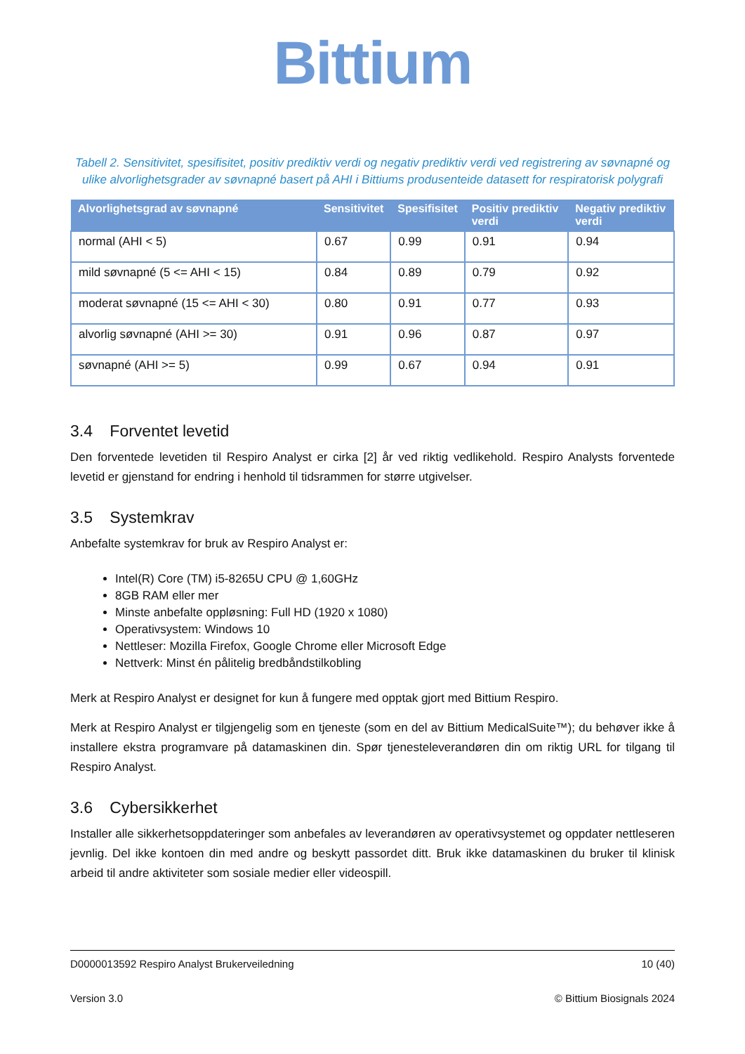Bittium
Tabell 2. Sensitivitet, spesifisitet, positiv prediktiv verdi og negativ prediktiv verdi ved registrering av søvnapné og ulike alvorlighetsgrader av søvnapné basert på AHI i Bittiums produsenteide datasett for respiratorisk polygrafi
| Alvorlighetsgrad av søvnapné | Sensitivitet | Spesifisitet | Positiv prediktiv verdi | Negativ prediktiv verdi |
| --- | --- | --- | --- | --- |
| normal (AHI < 5) | 0.67 | 0.99 | 0.91 | 0.94 |
| mild søvnapné (5 <= AHI < 15) | 0.84 | 0.89 | 0.79 | 0.92 |
| moderat søvnapné (15 <= AHI < 30) | 0.80 | 0.91 | 0.77 | 0.93 |
| alvorlig søvnapné (AHI >= 30) | 0.91 | 0.96 | 0.87 | 0.97 |
| søvnapné (AHI >= 5) | 0.99 | 0.67 | 0.94 | 0.91 |
3.4 Forventet levetid
Den forventede levetiden til Respiro Analyst er cirka [2] år ved riktig vedlikehold. Respiro Analysts forventede levetid er gjenstand for endring i henhold til tidsrammen for større utgivelser.
3.5 Systemkrav
Anbefalte systemkrav for bruk av Respiro Analyst er:
Intel(R) Core (TM) i5-8265U CPU @ 1,60GHz
8GB RAM eller mer
Minste anbefalte oppløsning: Full HD (1920 x 1080)
Operativsystem: Windows 10
Nettleser: Mozilla Firefox, Google Chrome eller Microsoft Edge
Nettverk: Minst én pålitelig bredbåndstilkobling
Merk at Respiro Analyst er designet for kun å fungere med opptak gjort med Bittium Respiro.
Merk at Respiro Analyst er tilgjengelig som en tjeneste (som en del av Bittium MedicalSuite™); du behøver ikke å installere ekstra programvare på datamaskinen din. Spør tjenesteleverandøren din om riktig URL for tilgang til Respiro Analyst.
3.6 Cybersikkerhet
Installer alle sikkerhetsoppdateringer som anbefales av leverandøren av operativsystemet og oppdater nettleseren jevnlig. Del ikke kontoen din med andre og beskytt passordet ditt. Bruk ikke datamaskinen du bruker til klinisk arbeid til andre aktiviteter som sosiale medier eller videospill.
D0000013592 Respiro Analyst Brukerveiledning 10 (40)
Version 3.0 © Bittium Biosignals 2024